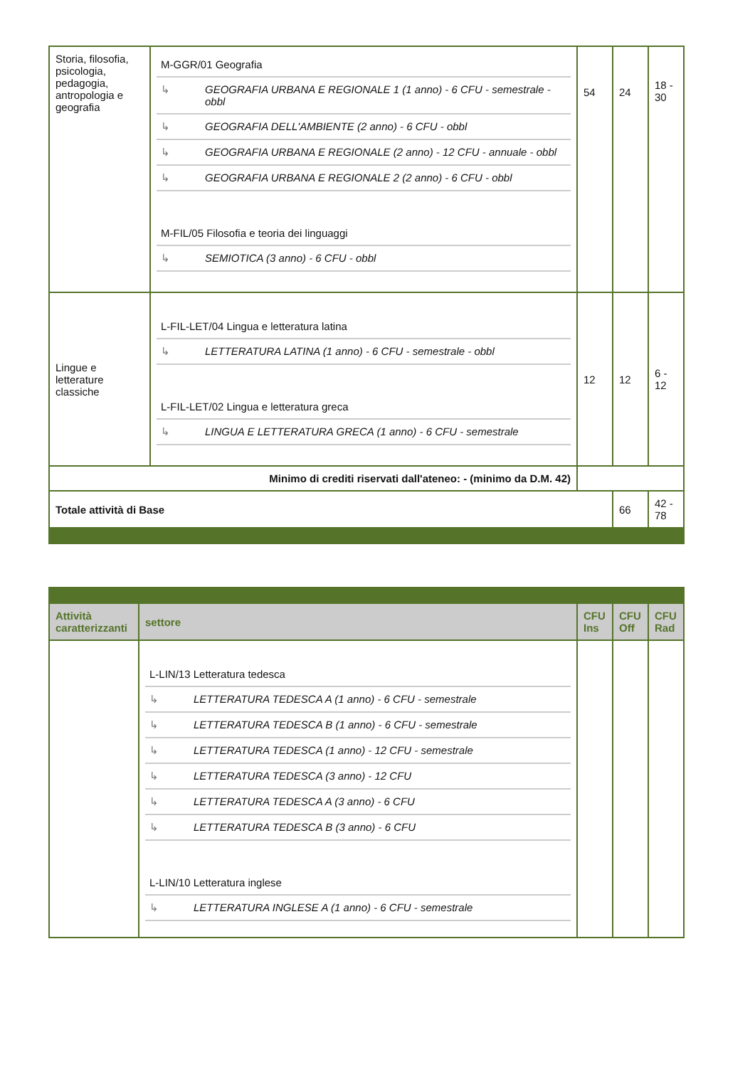| Storia, filosofia, psicologia, pedagogia, antropologia e geografia | / M-GGR/01 Geografia / / / ↳ / GEOGRAFIA URBANA E REGIONALE 1 (1 anno) - 6 CFU - semestrale - obbl / / ↳ / GEOGRAFIA DELL'AMBIENTE (2 anno) - 6 CFU - obbl / / ↳ / GEOGRAFIA URBANA E REGIONALE (2 anno) - 12 CFU - annuale - obbl / / ↳ / GEOGRAFIA URBANA E REGIONALE 2 (2 anno) - 6 CFU - obbl / / M-FIL/05 Filosofia e teoria dei linguaggi / / / ↳ / SEMIOTICA (3 anno) - 6 CFU - obbl / | 54 | 24 | 18 - 30 |
| Lingue e letterature classiche | / L-FIL-LET/04 Lingua e letteratura latina / / / ↳ / LETTERATURA LATINA (1 anno) - 6 CFU - semestrale - obbl / / L-FIL-LET/02 Lingua e letteratura greca / / / ↳ / LINGUA E LETTERATURA GRECA (1 anno) - 6 CFU - semestrale / | 12 | 12 | 6 - 12 |
| Minimo di crediti riservati dall'ateneo: - (minimo da D.M. 42) | | | | |
| Totale attività di Base | | | 66 | 42 - 78 |
| Attività caratterizzanti | settore | CFU Ins | CFU Off | CFU Rad |
| --- | --- | --- | --- | --- |
| | / L-LIN/13 Letteratura tedesca / / / ↳ / LETTERATURA TEDESCA A (1 anno) - 6 CFU - semestrale / / ↳ / LETTERATURA TEDESCA B (1 anno) - 6 CFU - semestrale / / ↳ / LETTERATURA TEDESCA (1 anno) - 12 CFU - semestrale / / ↳ / LETTERATURA TEDESCA (3 anno) - 12 CFU / / ↳ / LETTERATURA TEDESCA A (3 anno) - 6 CFU / / ↳ / LETTERATURA TEDESCA B (3 anno) - 6 CFU / / L-LIN/10 Letteratura inglese / / / ↳ / LETTERATURA INGLESE A (1 anno) - 6 CFU - semestrale / | | | |